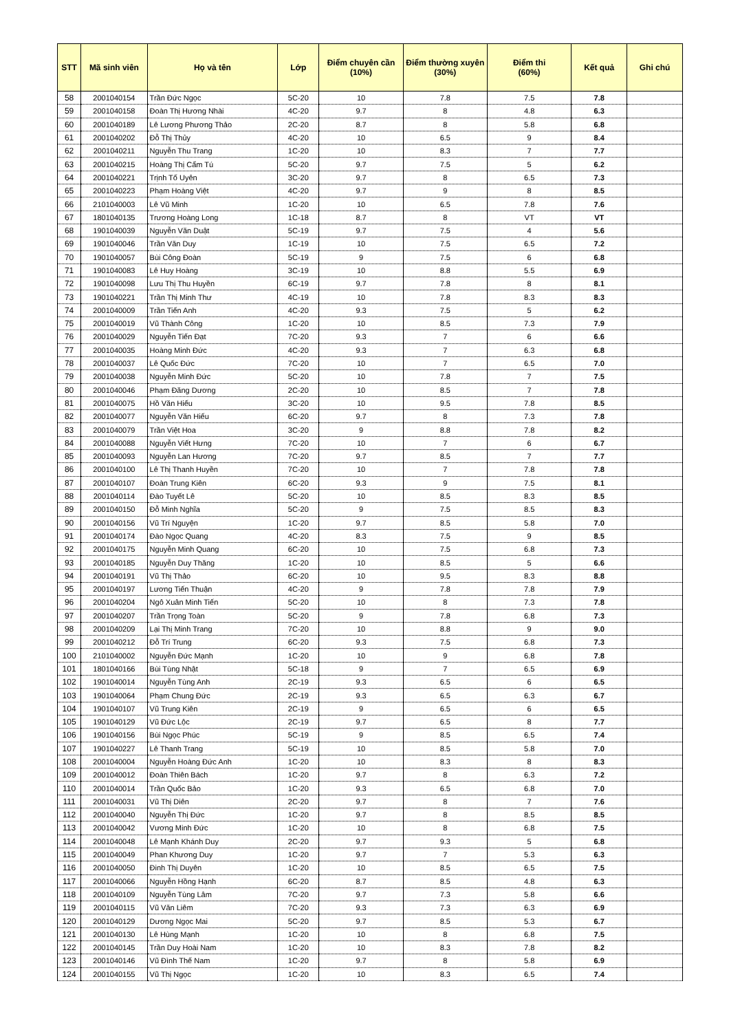| STT | Mã sinh viên | Họ và tên | Lớp | Điểm chuyên cần (10%) | Điểm thường xuyên (30%) | Điểm thi (60%) | Kết quả | Ghi chú |
| --- | --- | --- | --- | --- | --- | --- | --- | --- |
| 58 | 2001040154 | Trần Đức Ngọc | 5C-20 | 10 | 7.8 | 7.5 | 7.8 | |
| 59 | 2001040158 | Đoàn Thị Hương Nhài | 4C-20 | 9.7 | 8 | 4.8 | 6.3 | |
| 60 | 2001040189 | Lê Lương Phương Thảo | 2C-20 | 8.7 | 8 | 5.8 | 6.8 | |
| 61 | 2001040202 | Đỗ Thị Thủy | 4C-20 | 10 | 6.5 | 9 | 8.4 | |
| 62 | 2001040211 | Nguyễn Thu Trang | 1C-20 | 10 | 8.3 | 7 | 7.7 | |
| 63 | 2001040215 | Hoàng Thị Cẩm Tú | 5C-20 | 9.7 | 7.5 | 5 | 6.2 | |
| 64 | 2001040221 | Trịnh Tố Uyên | 3C-20 | 9.7 | 8 | 6.5 | 7.3 | |
| 65 | 2001040223 | Phạm Hoàng Việt | 4C-20 | 9.7 | 9 | 8 | 8.5 | |
| 66 | 2101040003 | Lê Vũ Minh | 1C-20 | 10 | 6.5 | 7.8 | 7.6 | |
| 67 | 1801040135 | Trương Hoàng Long | 1C-18 | 8.7 | 8 | VT | VT | |
| 68 | 1901040039 | Nguyễn Văn Duật | 5C-19 | 9.7 | 7.5 | 4 | 5.6 | |
| 69 | 1901040046 | Trần Văn Duy | 1C-19 | 10 | 7.5 | 6.5 | 7.2 | |
| 70 | 1901040057 | Bùi Công Đoàn | 5C-19 | 9 | 7.5 | 6 | 6.8 | |
| 71 | 1901040083 | Lê Huy Hoàng | 3C-19 | 10 | 8.8 | 5.5 | 6.9 | |
| 72 | 1901040098 | Lưu Thị Thu Huyền | 6C-19 | 9.7 | 7.8 | 8 | 8.1 | |
| 73 | 1901040221 | Trần Thị Minh Thư | 4C-19 | 10 | 7.8 | 8.3 | 8.3 | |
| 74 | 2001040009 | Trần Tiến Anh | 4C-20 | 9.3 | 7.5 | 5 | 6.2 | |
| 75 | 2001040019 | Vũ Thành Công | 1C-20 | 10 | 8.5 | 7.3 | 7.9 | |
| 76 | 2001040029 | Nguyễn Tiến Đạt | 7C-20 | 9.3 | 7 | 6 | 6.6 | |
| 77 | 2001040035 | Hoàng Minh Đức | 4C-20 | 9.3 | 7 | 6.3 | 6.8 | |
| 78 | 2001040037 | Lê Quốc Đức | 7C-20 | 10 | 7 | 6.5 | 7.0 | |
| 79 | 2001040038 | Nguyễn Minh Đức | 5C-20 | 10 | 7.8 | 7 | 7.5 | |
| 80 | 2001040046 | Phạm Đăng Dương | 2C-20 | 10 | 8.5 | 7 | 7.8 | |
| 81 | 2001040075 | Hồ Văn Hiếu | 3C-20 | 10 | 9.5 | 7.8 | 8.5 | |
| 82 | 2001040077 | Nguyễn Văn Hiếu | 6C-20 | 9.7 | 8 | 7.3 | 7.8 | |
| 83 | 2001040079 | Trần Việt Hoa | 3C-20 | 9 | 8.8 | 7.8 | 8.2 | |
| 84 | 2001040088 | Nguyễn Viết Hưng | 7C-20 | 10 | 7 | 6 | 6.7 | |
| 85 | 2001040093 | Nguyễn Lan Hương | 7C-20 | 9.7 | 8.5 | 7 | 7.7 | |
| 86 | 2001040100 | Lê Thị Thanh Huyền | 7C-20 | 10 | 7 | 7.8 | 7.8 | |
| 87 | 2001040107 | Đoàn Trung Kiên | 6C-20 | 9.3 | 9 | 7.5 | 8.1 | |
| 88 | 2001040114 | Đào Tuyết Lê | 5C-20 | 10 | 8.5 | 8.3 | 8.5 | |
| 89 | 2001040150 | Đỗ Minh Nghĩa | 5C-20 | 9 | 7.5 | 8.5 | 8.3 | |
| 90 | 2001040156 | Vũ Trí Nguyện | 1C-20 | 9.7 | 8.5 | 5.8 | 7.0 | |
| 91 | 2001040174 | Đào Ngọc Quang | 4C-20 | 8.3 | 7.5 | 9 | 8.5 | |
| 92 | 2001040175 | Nguyễn Minh Quang | 6C-20 | 10 | 7.5 | 6.8 | 7.3 | |
| 93 | 2001040185 | Nguyễn Duy Thăng | 1C-20 | 10 | 8.5 | 5 | 6.6 | |
| 94 | 2001040191 | Vũ Thị Thảo | 6C-20 | 10 | 9.5 | 8.3 | 8.8 | |
| 95 | 2001040197 | Lương Tiến Thuận | 4C-20 | 9 | 7.8 | 7.8 | 7.9 | |
| 96 | 2001040204 | Ngô Xuân Minh Tiến | 5C-20 | 10 | 8 | 7.3 | 7.8 | |
| 97 | 2001040207 | Trần Trọng Toàn | 5C-20 | 9 | 7.8 | 6.8 | 7.3 | |
| 98 | 2001040209 | Lại Thị Minh Trang | 7C-20 | 10 | 8.8 | 9 | 9.0 | |
| 99 | 2001040212 | Đỗ Trí Trung | 6C-20 | 9.3 | 7.5 | 6.8 | 7.3 | |
| 100 | 2101040002 | Nguyễn Đức Mạnh | 1C-20 | 10 | 9 | 6.8 | 7.8 | |
| 101 | 1801040166 | Bùi Tùng Nhật | 5C-18 | 9 | 7 | 6.5 | 6.9 | |
| 102 | 1901040014 | Nguyễn Tùng Anh | 2C-19 | 9.3 | 6.5 | 6 | 6.5 | |
| 103 | 1901040064 | Phạm Chung Đức | 2C-19 | 9.3 | 6.5 | 6.3 | 6.7 | |
| 104 | 1901040107 | Vũ Trung Kiên | 2C-19 | 9 | 6.5 | 6 | 6.5 | |
| 105 | 1901040129 | Vũ Đức Lộc | 2C-19 | 9.7 | 6.5 | 8 | 7.7 | |
| 106 | 1901040156 | Bùi Ngọc Phúc | 5C-19 | 9 | 8.5 | 6.5 | 7.4 | |
| 107 | 1901040227 | Lê Thanh Trang | 5C-19 | 10 | 8.5 | 5.8 | 7.0 | |
| 108 | 2001040004 | Nguyễn Hoàng Đức Anh | 1C-20 | 10 | 8.3 | 8 | 8.3 | |
| 109 | 2001040012 | Đoàn Thiên Bách | 1C-20 | 9.7 | 8 | 6.3 | 7.2 | |
| 110 | 2001040014 | Trần Quốc Bảo | 1C-20 | 9.3 | 6.5 | 6.8 | 7.0 | |
| 111 | 2001040031 | Vũ Thị Diên | 2C-20 | 9.7 | 8 | 7 | 7.6 | |
| 112 | 2001040040 | Nguyễn Thị Đức | 1C-20 | 9.7 | 8 | 8.5 | 8.5 | |
| 113 | 2001040042 | Vương Minh Đức | 1C-20 | 10 | 8 | 6.8 | 7.5 | |
| 114 | 2001040048 | Lê Mạnh Khánh Duy | 2C-20 | 9.7 | 9.3 | 5 | 6.8 | |
| 115 | 2001040049 | Phan Khương Duy | 1C-20 | 9.7 | 7 | 5.3 | 6.3 | |
| 116 | 2001040050 | Đinh Thị Duyên | 1C-20 | 10 | 8.5 | 6.5 | 7.5 | |
| 117 | 2001040066 | Nguyễn Hồng Hạnh | 6C-20 | 8.7 | 8.5 | 4.8 | 6.3 | |
| 118 | 2001040109 | Nguyễn Tùng Lâm | 7C-20 | 9.7 | 7.3 | 5.8 | 6.6 | |
| 119 | 2001040115 | Vũ Văn Liêm | 7C-20 | 9.3 | 7.3 | 6.3 | 6.9 | |
| 120 | 2001040129 | Dương Ngọc Mai | 5C-20 | 9.7 | 8.5 | 5.3 | 6.7 | |
| 121 | 2001040130 | Lê Hùng Mạnh | 1C-20 | 10 | 8 | 6.8 | 7.5 | |
| 122 | 2001040145 | Trần Duy Hoài Nam | 1C-20 | 10 | 8.3 | 7.8 | 8.2 | |
| 123 | 2001040146 | Vũ Đình Thế Nam | 1C-20 | 9.7 | 8 | 5.8 | 6.9 | |
| 124 | 2001040155 | Vũ Thị Ngọc | 1C-20 | 10 | 8.3 | 6.5 | 7.4 | |